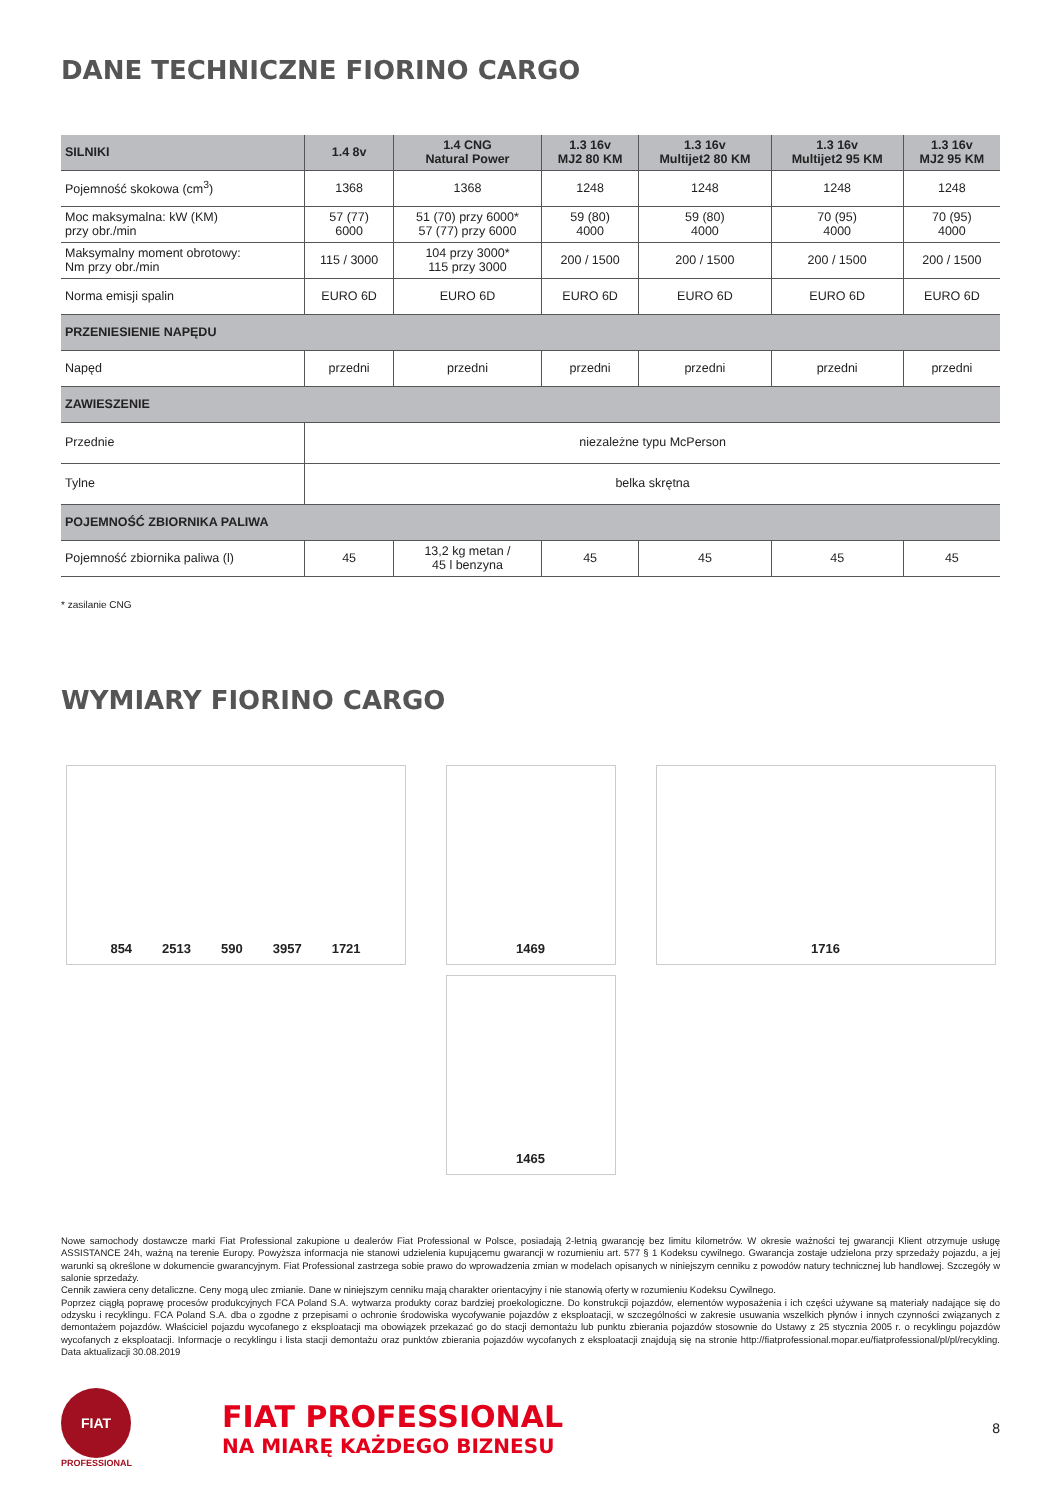DANE TECHNICZNE FIORINO CARGO
| SILNIKI | 1.4 8v | 1.4 CNG Natural Power | 1.3 16v MJ2 80 KM | 1.3 16v Multijet2 80 KM | 1.3 16v Multijet2 95 KM | 1.3 16v MJ2 95 KM |
| --- | --- | --- | --- | --- | --- | --- |
| Pojemność skokowa (cm<sup>3</sup>) | 1368 | 1368 | 1248 | 1248 | 1248 | 1248 |
| Moc maksymalna: kW (KM) przy obr./min | 57 (77) 6000 | 51 (70) przy 6000* 57 (77) przy 6000 | 59 (80) 4000 | 59 (80) 4000 | 70 (95) 4000 | 70 (95) 4000 |
| Maksymalny moment obrotowy: Nm przy obr./min | 115 / 3000 | 104 przy 3000* 115 przy 3000 | 200 / 1500 | 200 / 1500 | 200 / 1500 | 200 / 1500 |
| Norma emisji spalin | EURO 6D | EURO 6D | EURO 6D | EURO 6D | EURO 6D | EURO 6D |
| PRZENIESIENIE NAPĘDU | | | | | | |
| Napęd | przedni | przedni | przedni | przedni | przedni | przedni |
| ZAWIESZENIE | | | | | | |
| Przednie | niezależne typu McPerson | | | | | |
| Tylne | belka skrętna | | | | | |
| POJEMNOŚĆ ZBIORNIKA PALIWA | | | | | | |
| Pojemność zbiornika paliwa (l) | 45 | 13,2 kg metan / 45 l benzyna | 45 | 45 | 45 | 45 |
* zasilanie CNG
WYMIARY FIORINO CARGO
854 2513 590 3957 1721
1469
1716
1465
Nowe samochody dostawcze marki Fiat Professional zakupione u dealerów Fiat Professional w Polsce, posiadają 2-letnią gwarancję bez limitu kilometrów. W okresie ważności tej gwarancji Klient otrzymuje usługę ASSISTANCE 24h, ważną na terenie Europy. Powyższa informacja nie stanowi udzielenia kupującemu gwarancji w rozumieniu art. 577 § 1 Kodeksu cywilnego. Gwarancja zostaje udzielona przy sprzedaży pojazdu, a jej warunki są określone w dokumencie gwarancyjnym. Fiat Professional zastrzega sobie prawo do wprowadzenia zmian w modelach opisanych w niniejszym cenniku z powodów natury technicznej lub handlowej. Szczegóły w salonie sprzedaży.
Cennik zawiera ceny detaliczne. Ceny mogą ulec zmianie. Dane w niniejszym cenniku mają charakter orientacyjny i nie stanowią oferty w rozumieniu Kodeksu Cywilnego.
Poprzez ciągłą poprawę procesów produkcyjnych FCA Poland S.A. wytwarza produkty coraz bardziej proekologiczne. Do konstrukcji pojazdów, elementów wyposażenia i ich części używane są materiały nadające się do odzysku i recyklingu. FCA Poland S.A. dba o zgodne z przepisami o ochronie środowiska wycofywanie pojazdów z eksploatacji, w szczególności w zakresie usuwania wszelkich płynów i innych czynności związanych z demontażem pojazdów. Właściciel pojazdu wycofanego z eksploatacji ma obowiązek przekazać go do stacji demontażu lub punktu zbierania pojazdów stosownie do Ustawy z 25 stycznia 2005 r. o recyklingu pojazdów wycofanych z eksploatacji. Informacje o recyklingu i lista stacji demontażu oraz punktów zbierania pojazdów wycofanych z eksploatacji znajdują się na stronie http://fiatprofessional.mopar.eu/fiatprofessional/pl/pl/recykling. Data aktualizacji 30.08.2019
FIAT
PROFESSIONAL
FIAT PROFESSIONAL
NA MIARĘ KAŻDEGO BIZNESU
8